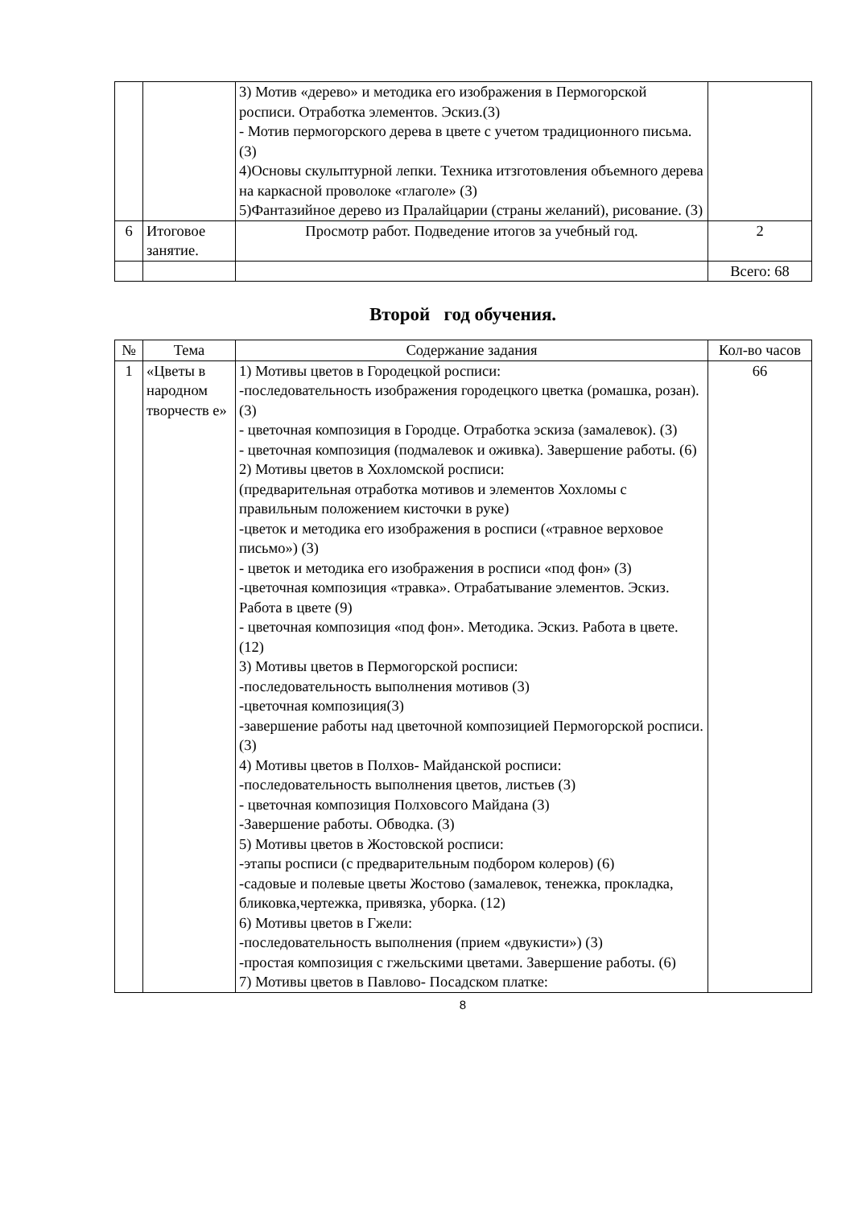| | | 3) Мотив «дерево» и методика его изображения в Пермогорской росписи. Отработка элементов. Эскиз.(3) - Мотив пермогорского дерева в цвете с учетом традиционного письма. (3) 4)Основы скульптурной лепки. Техника итзготовления объемного дерева на каркасной проволоке «глаголе» (3) 5)Фантазийное дерево из Пралайцарии (страны желаний), рисование. (3) | |
| 6 | Итоговое занятие. | Просмотр работ. Подведение итогов за учебный год. | 2 |
| | | | Всего: 68 |
Второй год обучения.
| № | Тема | Содержание задания | Кол-во часов |
| --- | --- | --- | --- |
| 1 | «Цветы в народном творчеств е» | 1) Мотивы цветов в Городецкой росписи: -последовательность изображения городецкого цветка (ромашка, розан). (3) - цветочная композиция в Городце. Отработка эскиза (замалевок). (3) - цветочная композиция (подмалевок и оживка). Завершение работы. (6) 2) Мотивы цветов в Хохломской росписи: (предварительная отработка мотивов и элементов Хохломы с правильным положением кисточки в руке) -цветок и методика его изображения в росписи («травное верховое письмо») (3) - цветок и методика его изображения в росписи «под фон» (3) -цветочная композиция «травка». Отрабатывание элементов. Эскиз. Работа в цвете (9) - цветочная композиция «под фон». Методика. Эскиз. Работа в цвете. (12) 3) Мотивы цветов в Пермогорской росписи: -последовательность выполнения мотивов (3) -цветочная композиция(3) -завершение работы над цветочной композицией Пермогорской росписи. (3) 4) Мотивы цветов в Полхов- Майданской росписи: -последовательность выполнения цветов, листьев (3) - цветочная композиция Полховсого Майдана (3) -Завершение работы. Обводка. (3) 5) Мотивы цветов в Жостовской росписи: -этапы росписи (с предварительным подбором колеров) (6) -садовые и полевые цветы Жостово (замалевок, тенежка, прокладка, бликовка,чертежка, привязка, уборка. (12) 6) Мотивы цветов в Гжели: -последовательность выполнения (прием «двукисти») (3) -простая композиция с гжельскими цветами. Завершение работы. (6) 7) Мотивы цветов в Павлово- Посадском платке: | 66 |
8